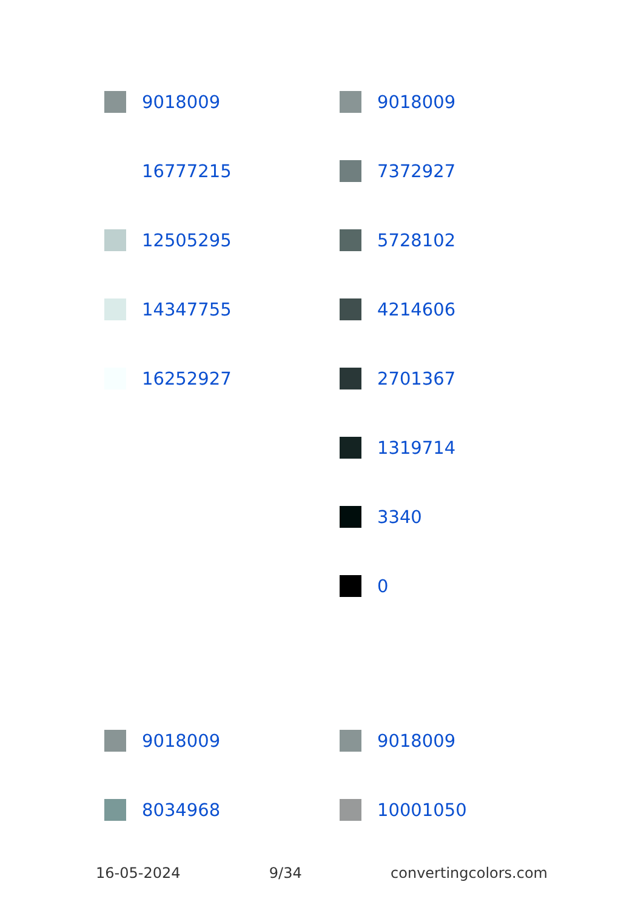9018009 9018009
16777215 7372927
12505295 5728102
14347755 4214606
16252927 2701367
1319714
3340
0
9018009 9018009
8034968 10001050
16-05-2024 9/34 convertingcolors.com